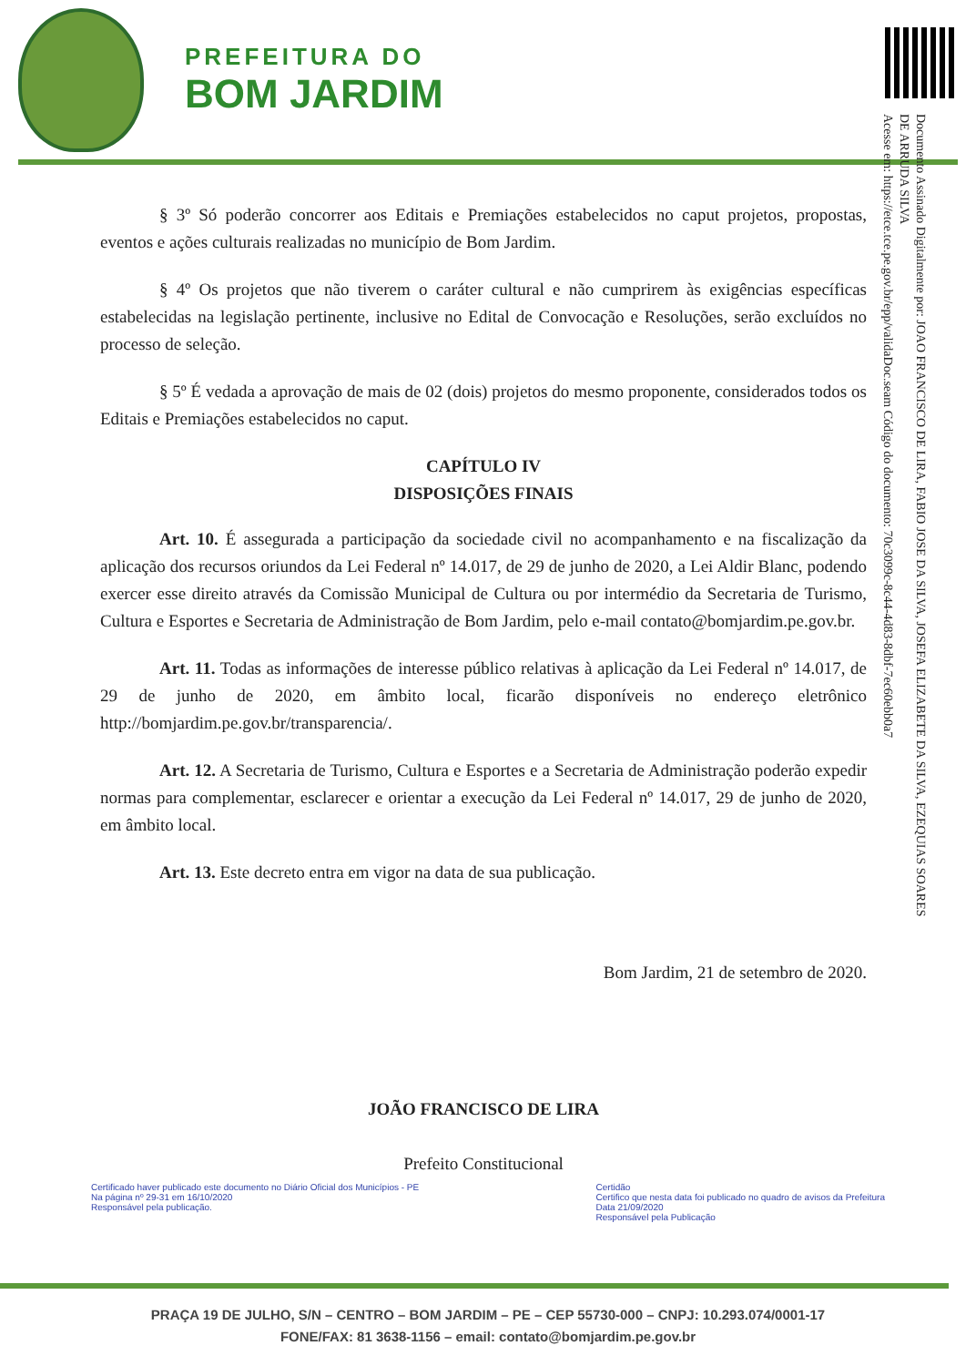PREFEITURA DO
BOM JARDIM
Documento Assinado Digitalmente por: JOAO FRANCISCO DE LIRA, FABIO JOSE DA SILVA, JOSEFA ELIZABETE DA SILVA, EZEQUIAS SOARES DE ARRUDA SILVA
Acesse em: https://etce.tce.pe.gov.br/epp/validaDoc.seam Código do documento: 70c3099c-8c44-4d83-8dbf-7ec60ebb0a7
§ 3º Só poderão concorrer aos Editais e Premiações estabelecidos no caput projetos, propostas, eventos e ações culturais realizadas no município de Bom Jardim.
§ 4º Os projetos que não tiverem o caráter cultural e não cumprirem às exigências específicas estabelecidas na legislação pertinente, inclusive no Edital de Convocação e Resoluções, serão excluídos no processo de seleção.
§ 5º É vedada a aprovação de mais de 02 (dois) projetos do mesmo proponente, considerados todos os Editais e Premiações estabelecidos no caput.
CAPÍTULO IV
DISPOSIÇÕES FINAIS
Art. 10. É assegurada a participação da sociedade civil no acompanhamento e na fiscalização da aplicação dos recursos oriundos da Lei Federal nº 14.017, de 29 de junho de 2020, a Lei Aldir Blanc, podendo exercer esse direito através da Comissão Municipal de Cultura ou por intermédio da Secretaria de Turismo, Cultura e Esportes e Secretaria de Administração de Bom Jardim, pelo e-mail contato@bomjardim.pe.gov.br.
Art. 11. Todas as informações de interesse público relativas à aplicação da Lei Federal nº 14.017, de 29 de junho de 2020, em âmbito local, ficarão disponíveis no endereço eletrônico http://bomjardim.pe.gov.br/transparencia/.
Art. 12. A Secretaria de Turismo, Cultura e Esportes e a Secretaria de Administração poderão expedir normas para complementar, esclarecer e orientar a execução da Lei Federal nº 14.017, 29 de junho de 2020, em âmbito local.
Art. 13. Este decreto entra em vigor na data de sua publicação.
Bom Jardim, 21 de setembro de 2020.
JOÃO FRANCISCO DE LIRA
Prefeito Constitucional
Certificado haver publicado este documento no Diário Oficial dos Municípios - PE
Na página nº 29-31 em 16/10/2020
Responsável pela publicação.
Certidão
Certifico que nesta data foi publicado no quadro de avisos da Prefeitura
Data 21/09/2020
Responsável pela Publicação
PRAÇA 19 DE JULHO, S/N – CENTRO – BOM JARDIM – PE – CEP 55730-000 – CNPJ: 10.293.074/0001-17
FONE/FAX: 81 3638-1156 – email: contato@bomjardim.pe.gov.br